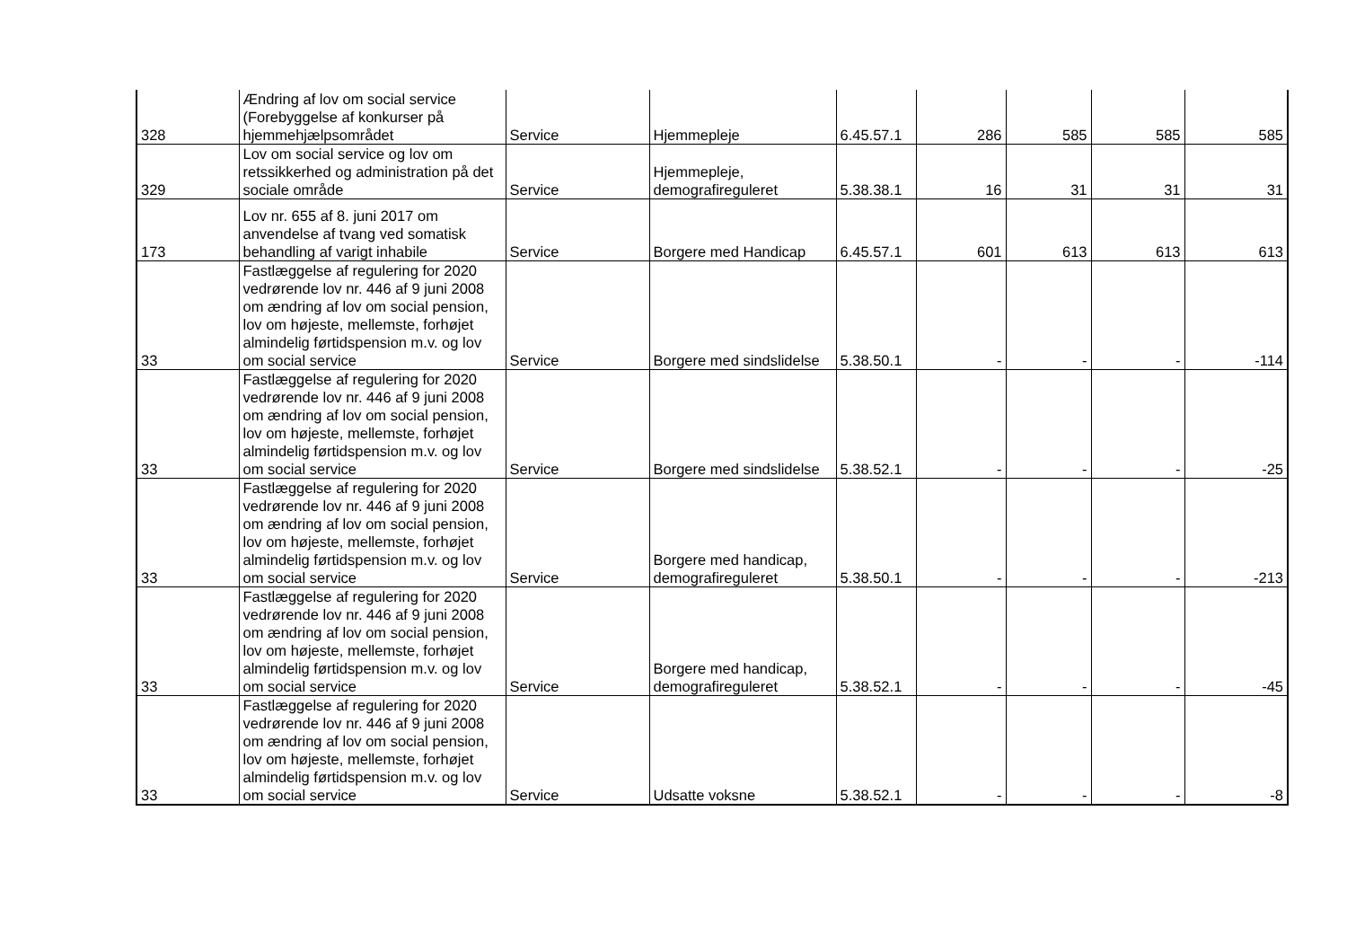| 328 | Ændring af lov om social service (Forebyggelse af konkurser på hjemmehjælpsområdet | Service | Hjemmepleje | 6.45.57.1 | 286 | 585 | 585 | 585 |
| 329 | Lov om social service og lov om retssikkerhed og administration på det sociale område | Service | Hjemmepleje, demografireguleret | 5.38.38.1 | 16 | 31 | 31 | 31 |
| 173 | Lov nr. 655 af 8. juni 2017 om anvendelse af tvang ved somatisk behandling af varigt inhabile | Service | Borgere med Handicap | 6.45.57.1 | 601 | 613 | 613 | 613 |
| 33 | Fastlæggelse af regulering for 2020 vedrørende lov nr. 446 af 9 juni 2008 om ændring af lov om social pension, lov om højeste, mellemste, forhøjet almindelig førtidspension m.v. og lov om social service | Service | Borgere med sindslidelse | 5.38.50.1 | - | - | - | -114 |
| 33 | Fastlæggelse af regulering for 2020 vedrørende lov nr. 446 af 9 juni 2008 om ændring af lov om social pension, lov om højeste, mellemste, forhøjet almindelig førtidspension m.v. og lov om social service | Service | Borgere med sindslidelse | 5.38.52.1 | - | - | - | -25 |
| 33 | Fastlæggelse af regulering for 2020 vedrørende lov nr. 446 af 9 juni 2008 om ændring af lov om social pension, lov om højeste, mellemste, forhøjet almindelig førtidspension m.v. og lov om social service | Service | Borgere med handicap, demografireguleret | 5.38.50.1 | - | - | - | -213 |
| 33 | Fastlæggelse af regulering for 2020 vedrørende lov nr. 446 af 9 juni 2008 om ændring af lov om social pension, lov om højeste, mellemste, forhøjet almindelig førtidspension m.v. og lov om social service | Service | Borgere med handicap, demografireguleret | 5.38.52.1 | - | - | - | -45 |
| 33 | Fastlæggelse af regulering for 2020 vedrørende lov nr. 446 af 9 juni 2008 om ændring af lov om social pension, lov om højeste, mellemste, forhøjet almindelig førtidspension m.v. og lov om social service | Service | Udsatte voksne | 5.38.52.1 | - | - | - | -8 |